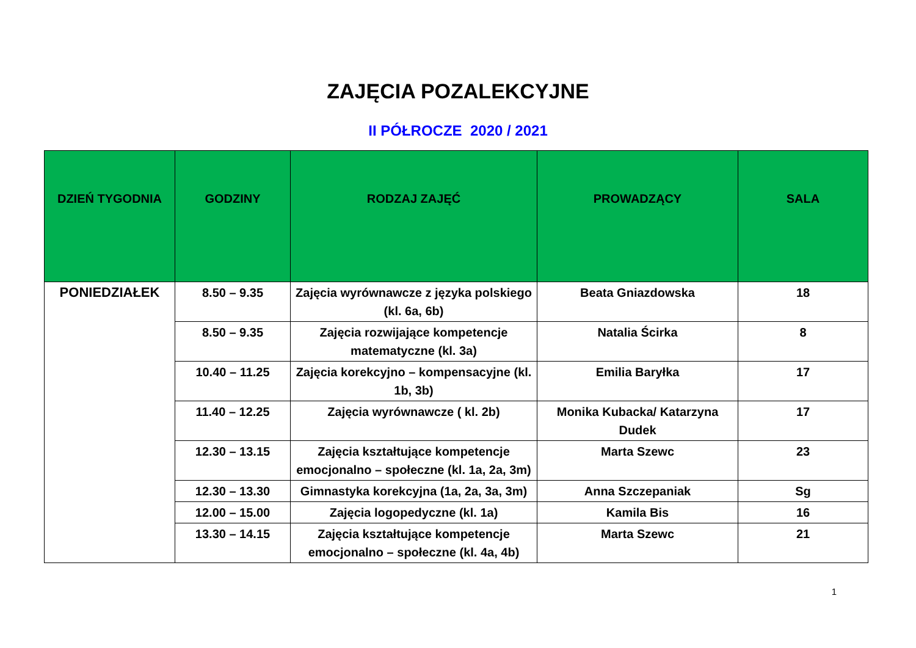ZAJĘCIA POZALEKCYJNE
II PÓŁROCZE 2020 / 2021
| DZIEŃ TYGODNIA | GODZINY | RODZAJ ZAJĘĆ | PROWADZĄCY | SALA |
| --- | --- | --- | --- | --- |
| PONIEDZIAŁEK | 8.50 – 9.35 | Zajęcia wyrównawcze z języka polskiego (kl. 6a, 6b) | Beata Gniazdowska | 18 |
| | 8.50 – 9.35 | Zajęcia rozwijające kompetencje matematyczne (kl. 3a) | Natalia Ścirka | 8 |
| | 10.40 – 11.25 | Zajęcia korekcyjno – kompensacyjne (kl. 1b, 3b) | Emilia Baryłka | 17 |
| | 11.40 – 12.25 | Zajęcia wyrównawcze ( kl. 2b) | Monika Kubacka/ Katarzyna Dudek | 17 |
| | 12.30 – 13.15 | Zajęcia kształtujące kompetencje emocjonalno – społeczne (kl. 1a, 2a, 3m) | Marta Szewc | 23 |
| | 12.30 – 13.30 | Gimnastyka korekcyjna (1a, 2a, 3a, 3m) | Anna Szczepaniak | Sg |
| | 12.00 – 15.00 | Zajęcia logopedyczne (kl. 1a) | Kamila Bis | 16 |
| | 13.30 – 14.15 | Zajęcia kształtujące kompetencje emocjonalno – społeczne (kl. 4a, 4b) | Marta Szewc | 21 |
1